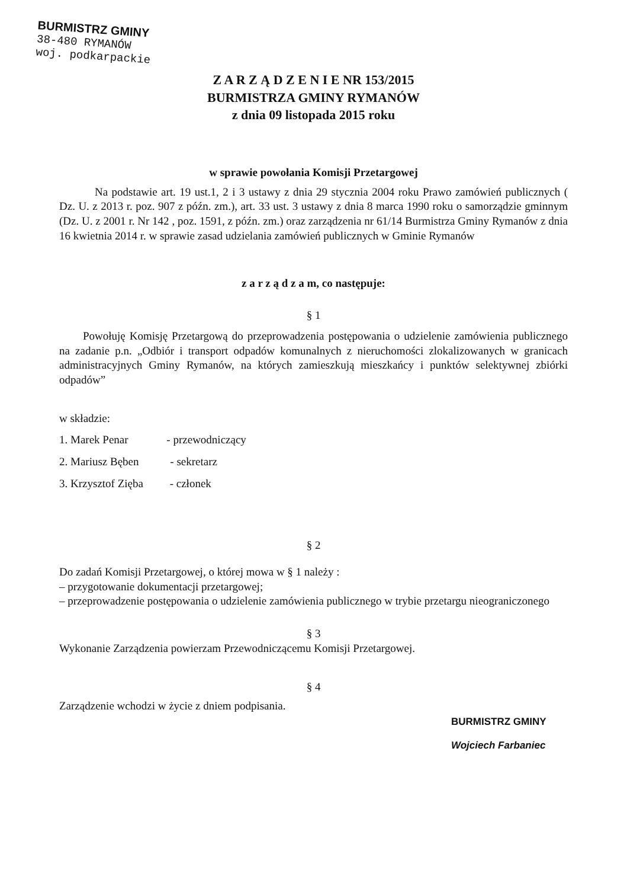BURMISTRZ GMINY
38-480 RYMANÓW
woj. podkarpackie
Z A R Z Ą D Z E N I E NR 153/2015
BURMISTRZA GMINY RYMANÓW
z dnia 09 listopada 2015 roku
w sprawie powołania Komisji Przetargowej
Na podstawie art. 19 ust.1, 2 i 3 ustawy z dnia 29 stycznia 2004 roku Prawo zamówień publicznych ( Dz. U. z 2013 r. poz. 907 z późn. zm.), art. 33 ust. 3 ustawy z dnia 8 marca 1990 roku o samorządzie gminnym (Dz. U. z 2001 r. Nr 142 , poz. 1591, z późn. zm.) oraz zarządzenia nr 61/14 Burmistrza Gminy Rymanów z dnia 16 kwietnia 2014 r. w sprawie zasad udzielania zamówień publicznych w Gminie Rymanów
z a r z ą d z a m, co następuje:
§ 1
Powołuję Komisję Przetargową do przeprowadzenia postępowania o udzielenie zamówienia publicznego na zadanie p.n. „Odbiór i transport odpadów komunalnych z nieruchomości zlokalizowanych w granicach administracyjnych Gminy Rymanów, na których zamieszkują mieszkańcy i punktów selektywnej zbiórki odpadów”
w składzie:
1. Marek Penar - przewodniczący
2. Mariusz Bęben - sekretarz
3. Krzysztof Zięba - członek
§ 2
Do zadań Komisji Przetargowej, o której mowa w § 1 należy :
– przygotowanie dokumentacji przetargowej;
– przeprowadzenie postępowania o udzielenie zamówienia publicznego w trybie przetargu nieograniczonego
§ 3
Wykonanie Zarządzenia powierzam Przewodniczącemu Komisji Przetargowej.
§ 4
Zarządzenie wchodzi w życie z dniem podpisania.
BURMISTRZ GMINY
Wojciech Farbaniec